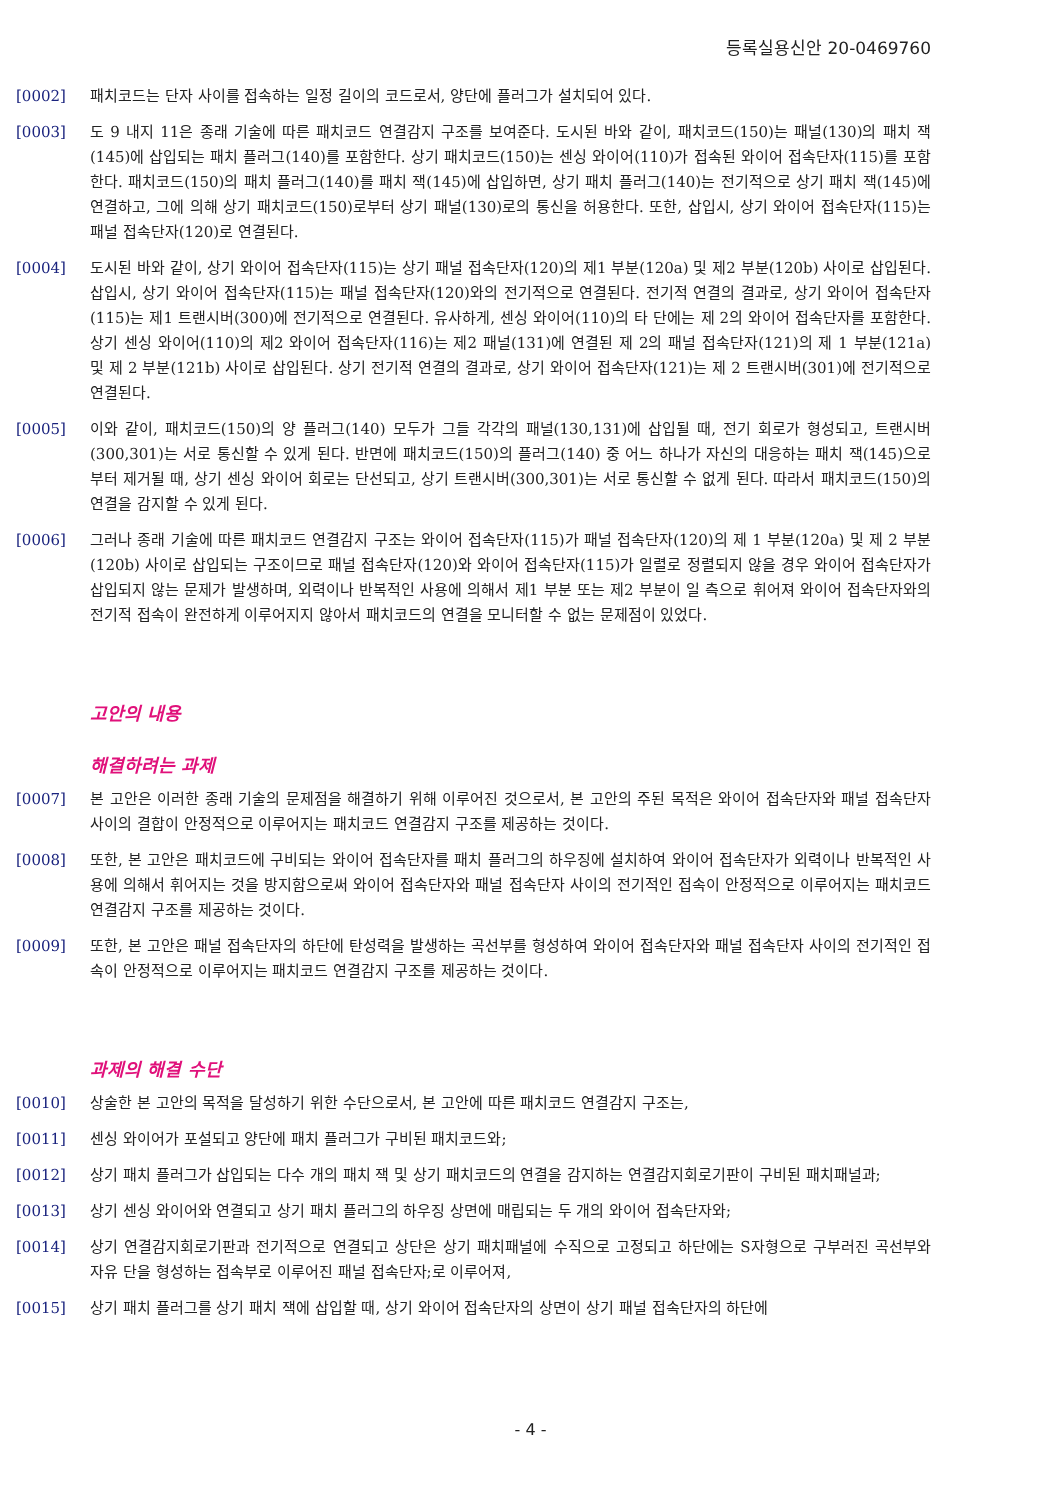등록실용신안 20-0469760
[0002] 패치코드는 단자 사이를 접속하는 일정 길이의 코드로서, 양단에 플러그가 설치되어 있다.
[0003] 도 9 내지 11은 종래 기술에 따른 패치코드 연결감지 구조를 보여준다. 도시된 바와 같이, 패치코드(150)는 패널(130)의 패치 잭(145)에 삽입되는 패치 플러그(140)를 포함한다. 상기 패치코드(150)는 센싱 와이어(110)가 접속된 와이어 접속단자(115)를 포함한다. 패치코드(150)의 패치 플러그(140)를 패치 잭(145)에 삽입하면, 상기 패치 플러그(140)는 전기적으로 상기 패치 잭(145)에 연결하고, 그에 의해 상기 패치코드(150)로부터 상기 패널(130)로의 통신을 허용한다. 또한, 삽입시, 상기 와이어 접속단자(115)는 패널 접속단자(120)로 연결된다.
[0004] 도시된 바와 같이, 상기 와이어 접속단자(115)는 상기 패널 접속단자(120)의 제1 부분(120a) 및 제2 부분(120b) 사이로 삽입된다. 삽입시, 상기 와이어 접속단자(115)는 패널 접속단자(120)와의 전기적으로 연결된다. 전기적 연결의 결과로, 상기 와이어 접속단자(115)는 제1 트랜시버(300)에 전기적으로 연결된다. 유사하게, 센싱 와이어(110)의 타 단에는 제 2의 와이어 접속단자를 포함한다. 상기 센싱 와이어(110)의 제2 와이어 접속단자(116)는 제2 패널(131)에 연결된 제 2의 패널 접속단자(121)의 제 1 부분(121a) 및 제 2 부분(121b) 사이로 삽입된다. 상기 전기적 연결의 결과로, 상기 와이어 접속단자(121)는 제 2 트랜시버(301)에 전기적으로 연결된다.
[0005] 이와 같이, 패치코드(150)의 양 플러그(140) 모두가 그들 각각의 패널(130,131)에 삽입될 때, 전기 회로가 형성되고, 트랜시버(300,301)는 서로 통신할 수 있게 된다. 반면에 패치코드(150)의 플러그(140) 중 어느 하나가 자신의 대응하는 패치 잭(145)으로부터 제거될 때, 상기 센싱 와이어 회로는 단선되고, 상기 트랜시버(300,301)는 서로 통신할 수 없게 된다. 따라서 패치코드(150)의 연결을 감지할 수 있게 된다.
[0006] 그러나 종래 기술에 따른 패치코드 연결감지 구조는 와이어 접속단자(115)가 패널 접속단자(120)의 제 1 부분(120a) 및 제 2 부분(120b) 사이로 삽입되는 구조이므로 패널 접속단자(120)와 와이어 접속단자(115)가 일렬로 정렬되지 않을 경우 와이어 접속단자가 삽입되지 않는 문제가 발생하며, 외력이나 반복적인 사용에 의해서 제1 부분 또는 제2 부분이 일 측으로 휘어져 와이어 접속단자와의 전기적 접속이 완전하게 이루어지지 않아서 패치코드의 연결을 모니터할 수 없는 문제점이 있었다.
고안의 내용
해결하려는 과제
[0007] 본 고안은 이러한 종래 기술의 문제점을 해결하기 위해 이루어진 것으로서, 본 고안의 주된 목적은 와이어 접속단자와 패널 접속단자 사이의 결합이 안정적으로 이루어지는 패치코드 연결감지 구조를 제공하는 것이다.
[0008] 또한, 본 고안은 패치코드에 구비되는 와이어 접속단자를 패치 플러그의 하우징에 설치하여 와이어 접속단자가 외력이나 반복적인 사용에 의해서 휘어지는 것을 방지함으로써 와이어 접속단자와 패널 접속단자 사이의 전기적인 접속이 안정적으로 이루어지는 패치코드 연결감지 구조를 제공하는 것이다.
[0009] 또한, 본 고안은 패널 접속단자의 하단에 탄성력을 발생하는 곡선부를 형성하여 와이어 접속단자와 패널 접속단자 사이의 전기적인 접속이 안정적으로 이루어지는 패치코드 연결감지 구조를 제공하는 것이다.
과제의 해결 수단
[0010] 상술한 본 고안의 목적을 달성하기 위한 수단으로서, 본 고안에 따른 패치코드 연결감지 구조는,
[0011] 센싱 와이어가 포설되고 양단에 패치 플러그가 구비된 패치코드와;
[0012] 상기 패치 플러그가 삽입되는 다수 개의 패치 잭 및 상기 패치코드의 연결을 감지하는 연결감지회로기판이 구비된 패치패널과;
[0013] 상기 센싱 와이어와 연결되고 상기 패치 플러그의 하우징 상면에 매립되는 두 개의 와이어 접속단자와;
[0014] 상기 연결감지회로기판과 전기적으로 연결되고 상단은 상기 패치패널에 수직으로 고정되고 하단에는 S자형으로 구부러진 곡선부와 자유 단을 형성하는 접속부로 이루어진 패널 접속단자;로 이루어져,
[0015] 상기 패치 플러그를 상기 패치 잭에 삽입할 때, 상기 와이어 접속단자의 상면이 상기 패널 접속단자의 하단에
- 4 -